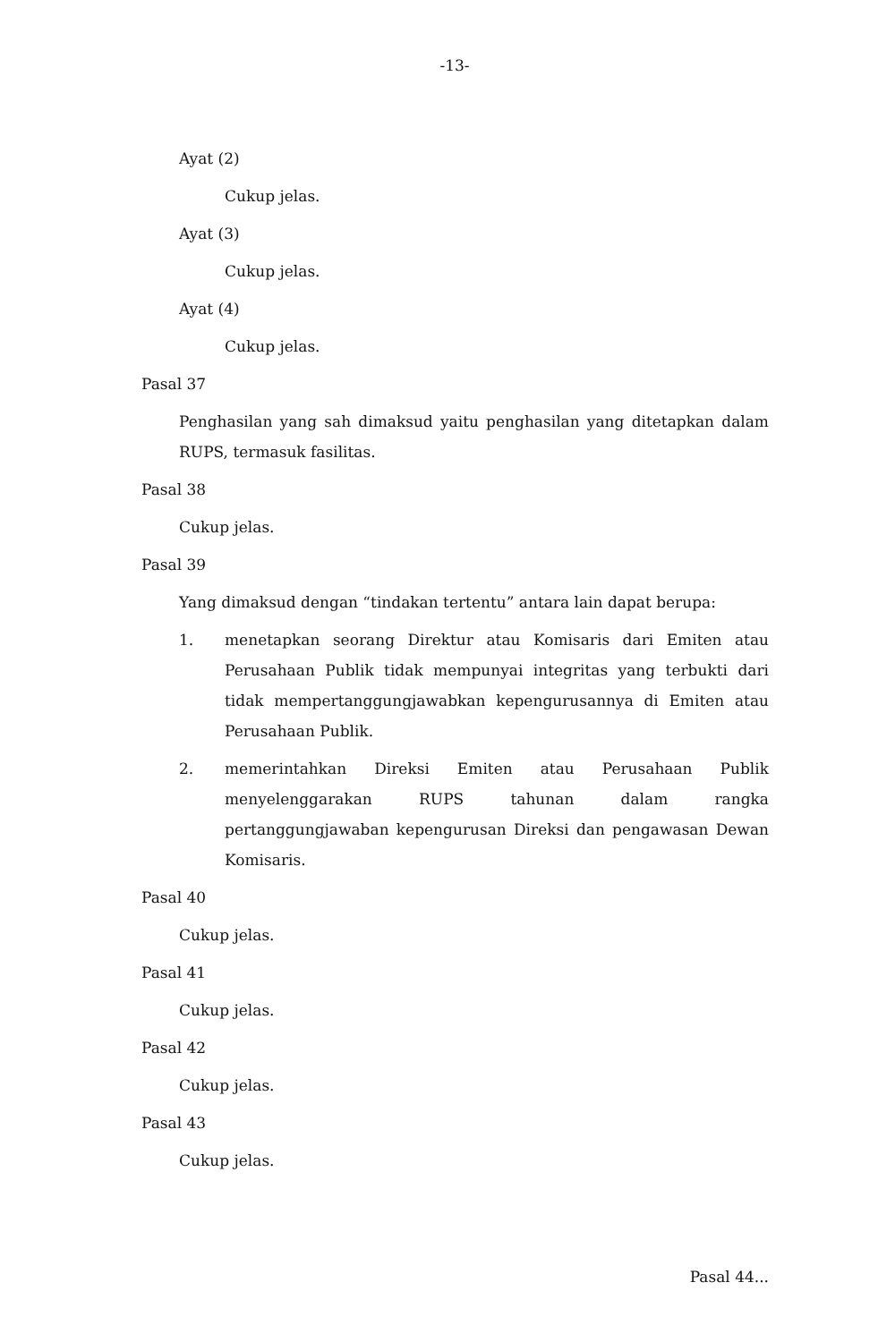-13-
Ayat (2)
Cukup jelas.
Ayat (3)
Cukup jelas.
Ayat (4)
Cukup jelas.
Pasal 37
Penghasilan yang sah dimaksud yaitu penghasilan yang ditetapkan dalam RUPS, termasuk fasilitas.
Pasal 38
Cukup jelas.
Pasal 39
Yang dimaksud dengan “tindakan tertentu” antara lain dapat berupa:
1. menetapkan seorang Direktur atau Komisaris dari Emiten atau Perusahaan Publik tidak mempunyai integritas yang terbukti dari tidak mempertanggungjawabkan kepengurusannya di Emiten atau Perusahaan Publik.
2. memerintahkan Direksi Emiten atau Perusahaan Publik menyelenggarakan RUPS tahunan dalam rangka pertanggungjawaban kepengurusan Direksi dan pengawasan Dewan Komisaris.
Pasal 40
Cukup jelas.
Pasal 41
Cukup jelas.
Pasal 42
Cukup jelas.
Pasal 43
Cukup jelas.
Pasal 44...